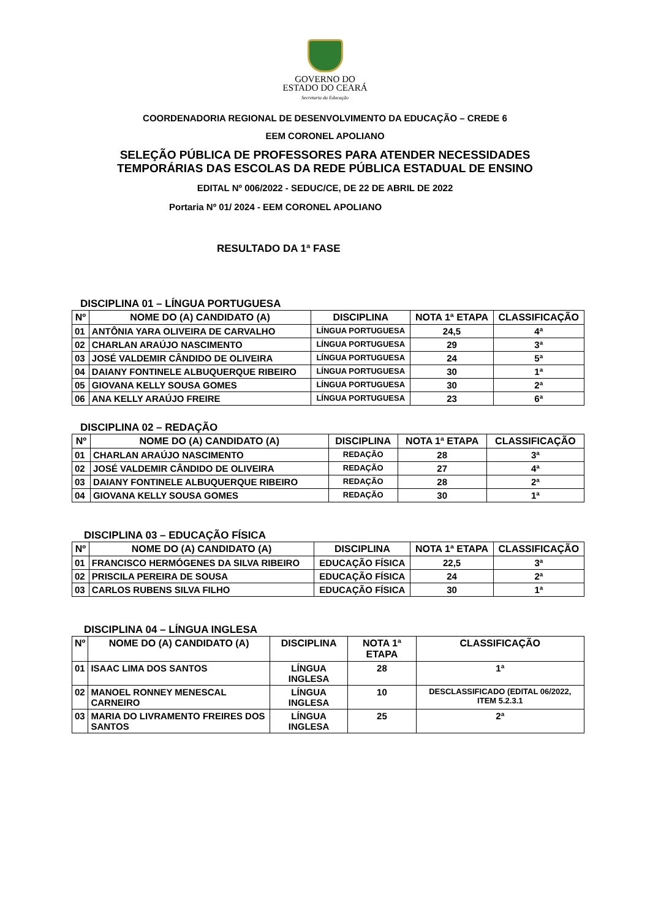GOVERNO DO
ESTADO DO CEARÁ
Secretaria da Educação
COORDENADORIA REGIONAL DE DESENVOLVIMENTO DA EDUCAÇÃO – CREDE 6
EEM CORONEL APOLIANO
SELEÇÃO PÚBLICA DE PROFESSORES PARA ATENDER NECESSIDADES
TEMPORÁRIAS DAS ESCOLAS DA REDE PÚBLICA ESTADUAL DE ENSINO
EDITAL Nº 006/2022 - SEDUC/CE, DE 22 DE ABRIL DE 2022
Portaria Nº 01/ 2024 - EEM CORONEL APOLIANO
RESULTADO DA 1ª FASE
DISCIPLINA 01 – LÍNGUA PORTUGUESA
| Nº | NOME DO (A) CANDIDATO (A) | DISCIPLINA | NOTA 1ª ETAPA | CLASSIFICAÇÃO |
| --- | --- | --- | --- | --- |
| 01 | ANTÔNIA YARA OLIVEIRA DE CARVALHO | LÍNGUA PORTUGUESA | 24,5 | 4ª |
| 02 | CHARLAN ARAÚJO NASCIMENTO | LÍNGUA PORTUGUESA | 29 | 3ª |
| 03 | JOSÉ VALDEMIR CÂNDIDO DE OLIVEIRA | LÍNGUA PORTUGUESA | 24 | 5ª |
| 04 | DAIANY FONTINELE ALBUQUERQUE RIBEIRO | LÍNGUA PORTUGUESA | 30 | 1ª |
| 05 | GIOVANA KELLY SOUSA GOMES | LÍNGUA PORTUGUESA | 30 | 2ª |
| 06 | ANA KELLY ARAÚJO FREIRE | LÍNGUA PORTUGUESA | 23 | 6ª |
DISCIPLINA 02 – REDAÇÃO
| Nº | NOME DO (A) CANDIDATO (A) | DISCIPLINA | NOTA 1ª ETAPA | CLASSIFICAÇÃO |
| --- | --- | --- | --- | --- |
| 01 | CHARLAN ARAÚJO NASCIMENTO | REDAÇÃO | 28 | 3ª |
| 02 | JOSÉ VALDEMIR CÂNDIDO DE OLIVEIRA | REDAÇÃO | 27 | 4ª |
| 03 | DAIANY FONTINELE ALBUQUERQUE RIBEIRO | REDAÇÃO | 28 | 2ª |
| 04 | GIOVANA KELLY SOUSA GOMES | REDAÇÃO | 30 | 1ª |
DISCIPLINA 03 – EDUCAÇÃO FÍSICA
| Nº | NOME DO (A) CANDIDATO (A) | DISCIPLINA | NOTA 1ª ETAPA | CLASSIFICAÇÃO |
| --- | --- | --- | --- | --- |
| 01 | FRANCISCO HERMÓGENES DA SILVA RIBEIRO | EDUCAÇÃO FÍSICA | 22,5 | 3ª |
| 02 | PRISCILA PEREIRA DE SOUSA | EDUCAÇÃO FÍSICA | 24 | 2ª |
| 03 | CARLOS RUBENS SILVA FILHO | EDUCAÇÃO FÍSICA | 30 | 1ª |
DISCIPLINA 04 – LÍNGUA INGLESA
| Nº | NOME DO (A) CANDIDATO (A) | DISCIPLINA | NOTA 1ª ETAPA | CLASSIFICAÇÃO |
| --- | --- | --- | --- | --- |
| 01 | ISAAC LIMA DOS SANTOS | LÍNGUA INGLESA | 28 | 1ª |
| 02 | MANOEL RONNEY MENESCAL CARNEIRO | LÍNGUA INGLESA | 10 | DESCLASSIFICADO (EDITAL 06/2022, ITEM 5.2.3.1 |
| 03 | MARIA DO LIVRAMENTO FREIRES DOS SANTOS | LÍNGUA INGLESA | 25 | 2ª |